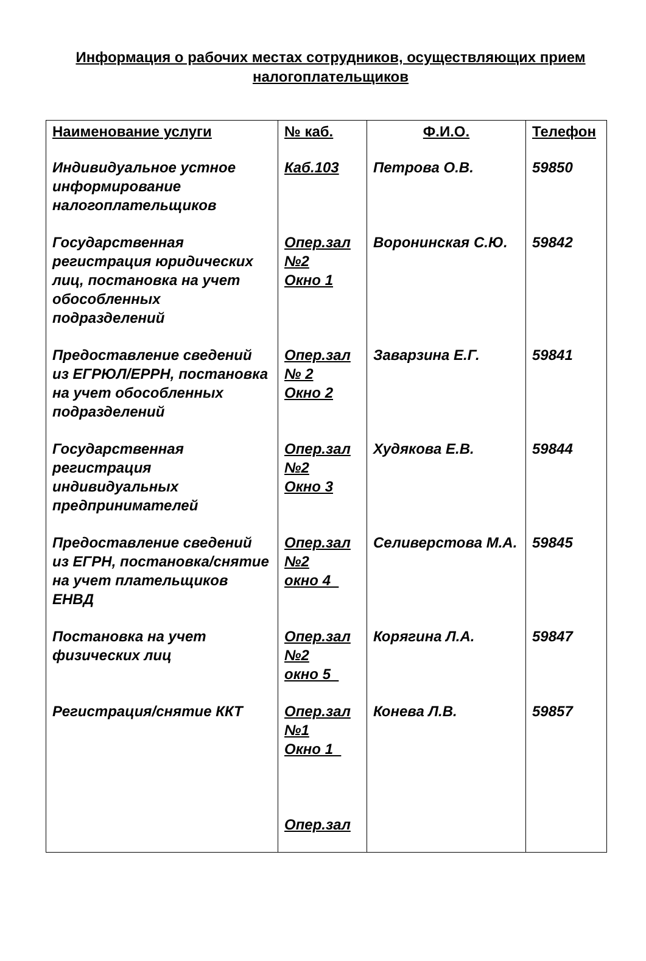Информация о рабочих местах сотрудников, осуществляющих прием налогоплательщиков
| Наименование услуги | № каб. | Ф.И.О. | Телефон |
| --- | --- | --- | --- |
| Индивидуальное устное информирование налогоплательщиков | Каб.103 | Петрова О.В. | 59850 |
| Государственная регистрация юридических лиц, постановка на учет обособленных подразделений | Опер.зал №2 Окно 1 | Воронинская С.Ю. | 59842 |
| Предоставление сведений из ЕГРЮЛ/ЕРРН, постановка на учет обособленных подразделений | Опер.зал № 2 Окно 2 | Заварзина Е.Г. | 59841 |
| Государственная регистрация индивидуальных предпринимателей | Опер.зал №2 Окно 3 | Худякова Е.В. | 59844 |
| Предоставление сведений из ЕГРН, постановка/снятие на учет плательщиков ЕНВД | Опер.зал №2 окно 4_ | Селиверстова М.А. | 59845 |
| Постановка на учет физических лиц | Опер.зал №2 окно 5_ | Корягина Л.А. | 59847 |
| Регистрация/снятие ККТ | Опер.зал №1 Окно 1_ Опер.зал | Конева Л.В. | 59857 |